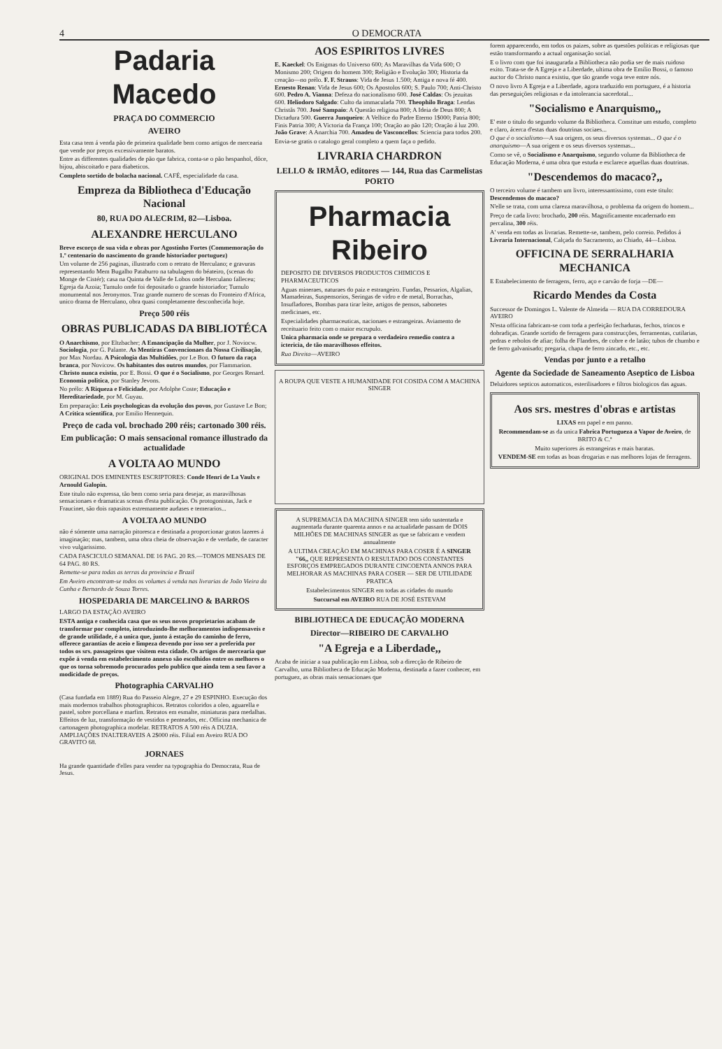4 O DEMOCRATA
Padaria Macedo
PRAÇA DO COMMERCIO
AVEIRO
Esta casa tem á venda pão de primeira qualidade bem como artigos de mercearia que vende por preços excessivamente baratos.
Entre as differentes qualidades de pão que fabrica, conta-se o pão hespanhol, dôce, bijou, abiscoitado e para diabeticos.
Completo sortido de bolacha nacional. CAFÉ, especialidade da casa.
Empreza da Bibliotheca d'Educação Nacional
80, RUA DO ALECRIM, 82—Lisboa.
ALEXANDRE HERCULANO
Breve escorço de sua vida e obras por Agostinho Fortes (Commemoração do 1.º centenario do nascimento do grande historiador portuguez)
Um volume de 256 paginas, illustrado com o retrato de Herculano; e gravuras representando Mem Bugalho Pataburro na tabulagem do béateiro, (scenas do Monge de Cistér); casa na Quinta de Valle de Lobos onde Herculano falleceu; Egreja da Azoia; Tumulo onde foi depositado o grande historiador; Tumulo monumental nos Jeronymos. Traz grande numero de scenas do Fronteiro d'Africa, unico drama de Herculano, obra quasi completamente desconhecida hoje.
Preço 500 réis
OBRAS PUBLICADAS DA BIBLIOTÉCA
O Anarchismo, por Eltzbacher; A Emancipação da Mulher, por J. Noviocw. Sociologia, por G. Palante. As Mentiras Convencionaes da Nossa Civilisação, por Max Nordau. A Psicologia das Multidões, por Le Bon. O futuro da raça branca, por Novicow. Os habitantes dos outros mundos, por Flammarion. Christo nunca existiu, por E. Bossi. O que é o Socialismo, por Georges Renard. Economia politica, por Stanley Jevons.
No prélo: A Riqueza e Felicidade, por Adolphe Coste; Educação e Hereditariedade, por M. Guyau.
Em preparação: Leis psychologicas da evolução dos povos, por Gustave Le Bon; A Critica scientifica, por Emilio Hennequin.
Preço de cada vol. brochado 200 réis; cartonado 300 réis.
Em publicação: O mais sensacional romance illustrado da actualidade
A VOLTA AO MUNDO
ORIGINAL DOS EMINENTES ESCRIPTORES: Conde Henri de La Vaulx e Arnould Galopin.
Este titulo não expressa, tão bem como seria para desejar, as maravilhosas sensacionaes e dramaticas scenas d'esta publicação. Os protogonistas, Jack e Fraucinet, são dois rapasitos extremamente audases e temerarios...
A VOLTA AO MUNDO
não é sómente uma narração pitoresca e destinada a proporcionar gratos lazeres á imaginação; mas, tambem, uma obra cheia de observação e de verdade, de caracter vivo vulgarissimo.
CADA FASCICULO SEMANAL DE 16 PAG. 20 RS.—TOMOS MENSAES DE 64 PAG. 80 RS.
Remette-se para todas as terras da provincia e Brazil
Em Aveiro encontram-se todos os volumes á venda nas livrarias de João Vieira da Cunha e Bernardo de Souza Torres.
HOSPEDARIA DE MARCELINO & BARROS
LARGO DA ESTAÇÃO AVEIRO
ESTA antiga e conhecida casa que os seus novos proprietarios acabam de transformar por completo, introduzindo-lhe melhoramentos indispensaveis e de grande utilidade, é a unica que, junto á estação do caminho de ferro, offerece garantias de aceio e limpeza devendo por isso ser a preferida por todos os srs. passageiros que visitem esta cidade. Os artigos de mercearia que expõe á venda em estabelecimento annexo são escolhidos entre os melhores o que os torna sobremodo procurados pelo publico que ainda tem a seu favor a modicidade de preços.
Photographia CARVALHO
(Casa fundada em 1889) Rua do Passeio Alegre, 27 e 29 ESPINHO. Execução dos mais modernos trabalhos photographicos. Retratos coloridos a oleo, aguarella e pastel, sobre porcellana e marfim. Retratos em esmalte, miniaturas para medalhas. Effeitos de luz, transformação de vestidos e penteados, etc. Officina mechanica de cartonagem photographica modelar. RETRATOS A 500 réis A DUZIA. AMPLIAÇÕES INALTERAVEIS A 2$000 réis. Filial em Aveiro RUA DO GRAVITO 68.
JORNAES
Ha grande quantidade d'elles para vender na typographia do Democrata, Rua de Jesus.
AOS ESPIRITOS LIVRES
E. Kaeckel: Os Enigmas do Universo 600; As Maravilhas da Vida 600; O Monismo 200; Origem do homem 300; Religião e Evolução 300; Historia da creação—no prélo. F. F. Strauss: Vida de Jesus 1.500; Antiga e nova fé 400. Ernesto Renan: Vida de Jesus 600; Os Apostolos 600; S. Paulo 700; Anti-Christo 600. Pedro A. Vianna: Defeza do nacionalismo 600. José Caldas: Os jezuitas 600. Heliodoro Salgado: Culto da immaculada 700. Theophilo Braga: Lendas Christãs 700. José Sampaio: A Questão religiosa 800; A Ideia de Deus 800; A Dictadura 500. Guerra Junqueiro: A Velhice do Padre Eterno 1$000; Patria 800; Finis Patria 300; A Victoria da França 100; Oração ao pão 120; Oração á luz 200. João Grave: A Anarchia 700. Amadeu de Vasconcellos: Sciencia para todos 200.
Envia-se gratis o catalogo geral completo a quem faça o pedido.
LIVRARIA CHARDRON
LELLO & IRMÃO, editores — 144, Rua das Carmelistas PORTO
Pharmacia Ribeiro
DEPOSITO DE DIVERSOS PRODUCTOS CHIMICOS E PHARMACEUTICOS
Aguas mineraes, naturaes do paiz e estrangeiro. Fundas, Pessarios, Algalias, Mamadeiras, Suspensorios, Seringas de vidro e de metal, Borrachas, Insufladores, Bombas para tirar leite, artigos de pensos, sabonetes medicinaes, etc.
Especialidades pharmaceuticas, nacionaes e estrangeiras. Aviamento de receituario feito com o maior escrupulo.
Unica pharmacia onde se prepara o verdadeiro remedio contra a ictericia, de tão maravilhosos effeitos.
Rua Direita—AVEIRO
A ROUPA QUE VESTE A HUMANIDADE FOI COSIDA COM A MACHINA SINGER
A SUPREMACIA DA MACHINA SINGER tem sido sustentada e augmentada durante quarenta annos e na actualidade passam de DOIS MILHÕES DE MACHINAS SINGER as que se fabricam e vendem annualmente
A ULTIMA CREAÇÃO EM MACHINAS PARA COSER É A SINGER "66,, QUE REPRESENTA O RESULTADO DOS CONSTANTES ESFORÇOS EMPREGADOS DURANTE CINCOENTA ANNOS PARA MELHORAR AS MACHINAS PARA COSER — SER DE UTILIDADE PRATICA
Estabelecimentos SINGER em todas as cidades do mundo
Succursal em AVEIRO RUA DE JOSÉ ESTEVAM
BIBLIOTHECA DE EDUCAÇÃO MODERNA
Director—RIBEIRO DE CARVALHO
"A Egreja e a Liberdade,,
Acaba de iniciar a sua publicação em Lisboa, sob a direcção de Ribeiro de Carvalho, uma Bibliotheca de Educação Moderna, destinada a fazer conhecer, em portuguez, as obras mais sensacionaes que
forem apparecendo, em todos os paizes, sobre as questões politicas e religiosas que estão transformando a actual organisação social.
E o livro com que foi inaugurada a Bibliotheca não podia ser de mais ruidoso exito. Trata-se de A Egreja e a Liberdade, ultima obra de Emilio Bossi, o famoso auctor do Christo nunca existiu, que tão grande voga teve entre nós.
O novo livro A Egreja e a Liberdade, agora traduzido em portuguez, é a historia das perseguições religiosas e da intolerancia sacerdotal...
"Socialismo e Anarquismo,,
E' este o titulo do segundo volume da Bibliotheca. Constitue um estudo, completo e claro, ácerca d'estas duas doutrinas sociaes...
O que é o socialismo—A sua origem, os seus diversos systemas... O que é o anarquismo—A sua origem e os seus diversos systemas...
Como se vê, o Socialismo e Anarquismo, segundo volume da Bibliotheca de Educação Moderna, é uma obra que estuda e esclarece aquellas duas doutrinas.
"Descendemos do macaco?,,
O terceiro volume é tambem um livro, interessantissimo, com este titulo: Descendemos do macaco?
N'elle se trata, com uma clareza maravilhosa, o problema da origem do homem...
Preço de cada livro: brochado, 200 réis. Magnificamente encadernado em percalina, 300 réis.
A' venda em todas as livrarias. Remette-se, tambem, pelo correio. Pedidos á Livraria Internacional, Calçada do Sacramento, ao Chiado, 44—Lisboa.
OFFICINA DE SERRALHARIA MECHANICA
E Estabelecimento de ferragens, ferro, aço e carvão de forja —DE—
Ricardo Mendes da Costa
Successor de Domingos L. Valente de Almeida — RUA DA CORREDOURA AVEIRO
N'esta officina fabricam-se com toda a perfeição fechaduras, fechos, trincos e dobradiças. Grande sortido de ferragens para construcções, ferramentas, cutilarias, pedras e rebolos de afiar; folha de Flandres, de cobre e de latão; tubos de chumbo e de ferro galvanisado; pregaria, chapa de ferro zincado, etc., etc.
Vendas por junto e a retalho
Agente da Sociedade de Saneamento Aseptico de Lisboa
Deluidores septicos automaticos, esterilisadores e filtros biologicos das aguas.
Aos srs. mestres d'obras e artistas
LIXAS em papel e em panno.
Recommendam-se as da unica Fabrica Portugueza a Vapor de Aveiro, de BRITO & C.ª
Muito superiores ás estrangeiras e mais baratas.
VENDEM-SE em todas as boas drogarias e nas melhores lojas de ferragens.